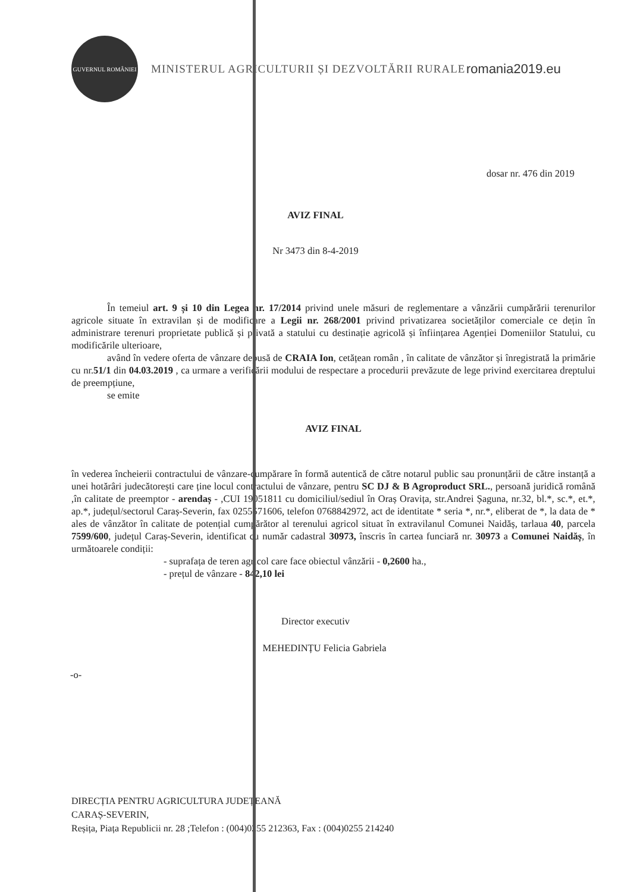GUVERNUL ROMÂNIEI
MINISTERUL AGRICULTURII ȘI DEZVOLTĂRII RURALE
romania2019.eu
dosar nr. 476 din 2019
AVIZ FINAL
Nr 3473 din 8-4-2019
În temeiul art. 9 și 10 din Legea nr. 17/2014 privind unele măsuri de reglementare a vânzării cumpărării terenurilor agricole situate în extravilan și de modificare a Legii nr. 268/2001 privind privatizarea societăților comerciale ce dețin în administrare terenuri proprietate publică și privată a statului cu destinație agricolă și înființarea Agenției Domeniilor Statului, cu modificările ulterioare,
având în vedere oferta de vânzare depusă de CRAIA Ion, cetățean român , în calitate de vânzător și înregistrată la primărie cu nr.51/1 din 04.03.2019 , ca urmare a verificării modului de respectare a procedurii prevăzute de lege privind exercitarea dreptului de preempțiune,
se emite
AVIZ FINAL
în vederea încheierii contractului de vânzare-cumpărare în formă autentică de către notarul public sau pronunțării de către instanță a unei hotărâri judecătorești care ține locul contractului de vânzare, pentru SC DJ & B Agroproduct SRL., persoană juridică română ,în calitate de preemptor - arendaș - ,CUI 19051811 cu domiciliul/sediul în Oraș Oravița, str.Andrei Șaguna, nr.32, bl.*, sc.*, et.*, ap.*, județul/sectorul Caraș-Severin, fax 0255571606, telefon 0768842972, act de identitate * seria *, nr.*, eliberat de *, la data de * ales de vânzător în calitate de potențial cumpărător al terenului agricol situat în extravilanul Comunei Naidăș, tarlaua 40, parcela 7599/600, județul Caraș-Severin, identificat cu număr cadastral 30973, înscris în cartea funciară nr. 30973 a Comunei Naidăș, în următoarele condiții:
- suprafața de teren agricol care face obiectul vânzării - 0,2600 ha.,
- prețul de vânzare - 842,10 lei
Director executiv
MEHEDINȚU Felicia Gabriela
-o-
DIRECȚIA PENTRU AGRICULTURA JUDEȚEANĂ
CARAȘ-SEVERIN,
Reșița, Piața Republicii nr. 28 ;Telefon : (004)0255 212363, Fax : (004)0255 214240